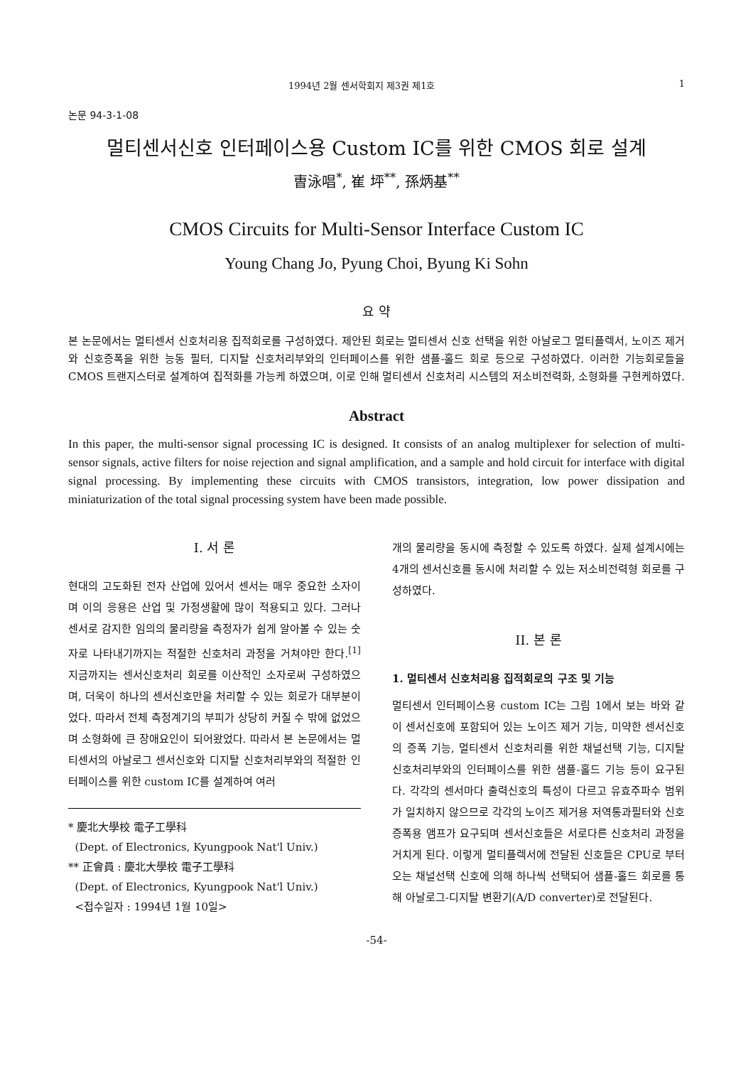1994년 2월 센서학회지 제3권 제1호 1
논문 94-3-1-08
멀티센서신호 인터페이스용 Custom IC를 위한 CMOS 회로 설계
曺泳唱<sup>*</sup>, 崔 坪<sup>**</sup>, 孫炳基<sup>**</sup>
CMOS Circuits for Multi-Sensor Interface Custom IC
Young Chang Jo, Pyung Choi, Byung Ki Sohn
요 약
본 논문에서는 멀티센서 신호처리용 집적회로를 구성하였다. 제안된 회로는 멀티센서 신호 선택을 위한 아날로그 멀티플렉서, 노이즈 제거와 신호증폭을 위한 능동 필터, 디지탈 신호처리부와의 인터페이스를 위한 샘플-홀드 회로 등으로 구성하였다. 이러한 기능회로들을 CMOS 트랜지스터로 설계하여 집적화를 가능케 하였으며, 이로 인해 멀티센서 신호처리 시스템의 저소비전력화, 소형화를 구현케하였다.
Abstract
In this paper, the multi-sensor signal processing IC is designed. It consists of an analog multiplexer for selection of multi-sensor signals, active filters for noise rejection and signal amplification, and a sample and hold circuit for interface with digital signal processing. By implementing these circuits with CMOS transistors, integration, low power dissipation and miniaturization of the total signal processing system have been made possible.
I. 서 론
현대의 고도화된 전자 산업에 있어서 센서는 매우 중요한 소자이며 이의 응용은 산업 및 가정생활에 많이 적용되고 있다. 그러나 센서로 감지한 임의의 물리량을 측정자가 쉽게 알아볼 수 있는 숫자로 나타내기까지는 적절한 신호처리 과정을 거쳐야만 한다.<sup>[1]</sup> 지금까지는 센서신호처리 회로를 이산적인 소자로써 구성하였으며, 더욱이 하나의 센서신호만을 처리할 수 있는 회로가 대부분이었다. 따라서 전체 측정계기의 부피가 상당히 커질 수 밖에 없었으며 소형화에 큰 장애요인이 되어왔었다. 따라서 본 논문에서는 멀티센서의 아날로그 센서신호와 디지탈 신호처리부와의 적절한 인터페이스를 위한 custom IC를 설계하여 여러
* 慶北大學校 電子工學科
(Dept. of Electronics, Kyungpook Nat'l Univ.)
** 正會員 : 慶北大學校 電子工學科
(Dept. of Electronics, Kyungpook Nat'l Univ.)
<접수일자 : 1994년 1월 10일>
개의 물리량을 동시에 측정할 수 있도록 하였다. 실제 설계시에는 4개의 센서신호를 동시에 처리할 수 있는 저소비전력형 회로를 구성하였다.
II. 본 론
1. 멀티센서 신호처리용 집적회로의 구조 및 기능
멀티센서 인터페이스용 custom IC는 그림 1에서 보는 바와 같이 센서신호에 포함되어 있는 노이즈 제거 기능, 미약한 센서신호의 증폭 기능, 멀티센서 신호처리를 위한 채널선택 기능, 디지탈 신호처리부와의 인터페이스를 위한 샘플-홀드 기능 등이 요구된다. 각각의 센서마다 출력신호의 특성이 다르고 유효주파수 범위가 일치하지 않으므로 각각의 노이즈 제거용 저역통과필터와 신호증폭용 앰프가 요구되며 센서신호들은 서로다른 신호처리 과정을 거치게 된다. 이렇게 멀티플렉서에 전달된 신호들은 CPU로 부터오는 채널선택 신호에 의해 하나씩 선택되어 샘플-홀드 회로를 통해 아날로그-디지탈 변환기(A/D converter)로 전달된다.
-54-